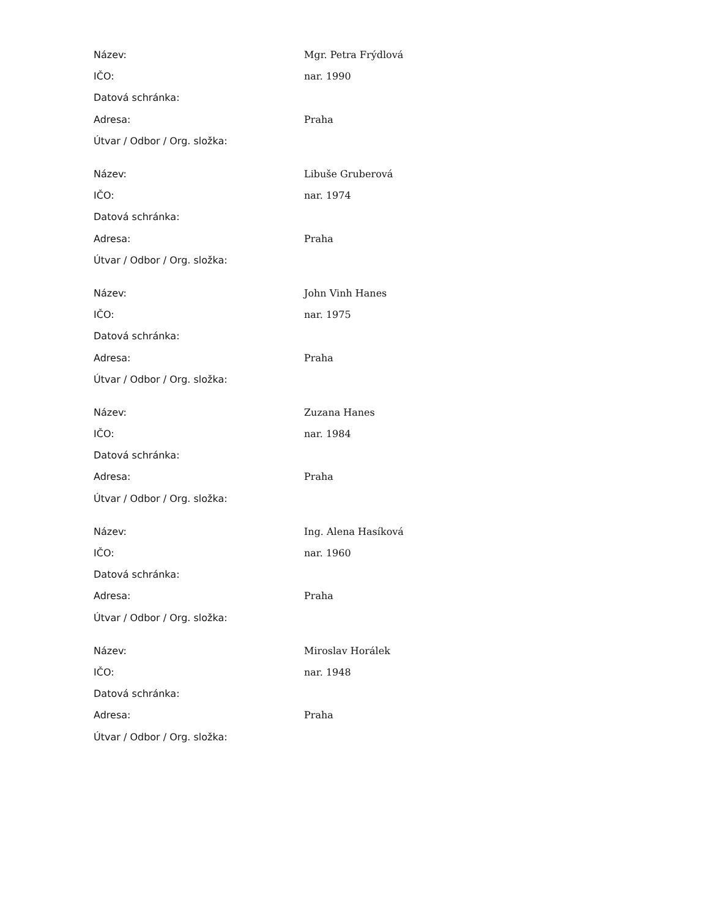| Název: | Mgr. Petra Frýdlová |
| IČO: | nar. 1990 |
| Datová schránka: | |
| Adresa: | Praha |
| Útvar / Odbor / Org. složka: | |
| Název: | Libuše Gruberová |
| IČO: | nar. 1974 |
| Datová schránka: | |
| Adresa: | Praha |
| Útvar / Odbor / Org. složka: | |
| Název: | John Vinh Hanes |
| IČO: | nar. 1975 |
| Datová schránka: | |
| Adresa: | Praha |
| Útvar / Odbor / Org. složka: | |
| Název: | Zuzana Hanes |
| IČO: | nar. 1984 |
| Datová schránka: | |
| Adresa: | Praha |
| Útvar / Odbor / Org. složka: | |
| Název: | Ing. Alena Hasíková |
| IČO: | nar. 1960 |
| Datová schránka: | |
| Adresa: | Praha |
| Útvar / Odbor / Org. složka: | |
| Název: | Miroslav Horálek |
| IČO: | nar. 1948 |
| Datová schránka: | |
| Adresa: | Praha |
| Útvar / Odbor / Org. složka: | |